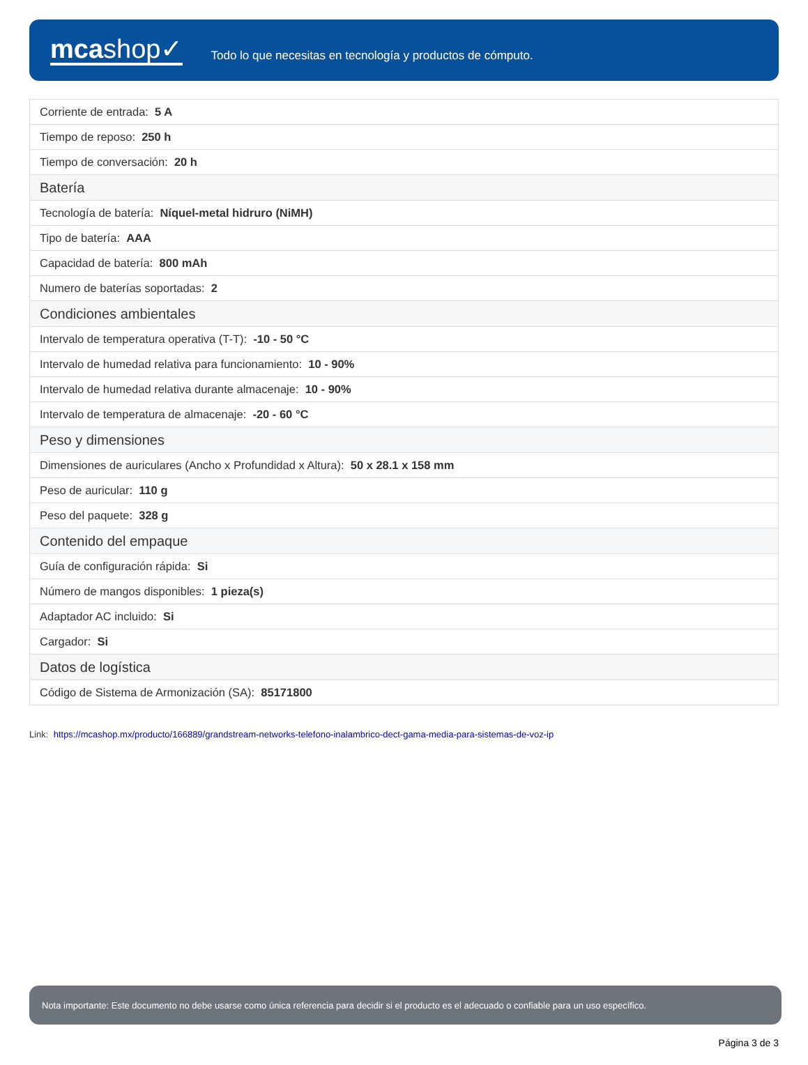mcashop✓
Todo lo que necesitas en tecnología y productos de cómputo.
| Corriente de entrada: 5 A |
| Tiempo de reposo: 250 h |
| Tiempo de conversación: 20 h |
| Batería |
| Tecnología de batería: Níquel-metal hidruro (NiMH) |
| Tipo de batería: AAA |
| Capacidad de batería: 800 mAh |
| Numero de baterías soportadas: 2 |
| Condiciones ambientales |
| Intervalo de temperatura operativa (T-T): -10 - 50 °C |
| Intervalo de humedad relativa para funcionamiento: 10 - 90% |
| Intervalo de humedad relativa durante almacenaje: 10 - 90% |
| Intervalo de temperatura de almacenaje: -20 - 60 °C |
| Peso y dimensiones |
| Dimensiones de auriculares (Ancho x Profundidad x Altura): 50 x 28.1 x 158 mm |
| Peso de auricular: 110 g |
| Peso del paquete: 328 g |
| Contenido del empaque |
| Guía de configuración rápida: Si |
| Número de mangos disponibles: 1 pieza(s) |
| Adaptador AC incluido: Si |
| Cargador: Si |
| Datos de logística |
| Código de Sistema de Armonización (SA): 85171800 |
Link: https://mcashop.mx/producto/166889/grandstream-networks-telefono-inalambrico-dect-gama-media-para-sistemas-de-voz-ip
Nota importante: Este documento no debe usarse como única referencia para decidir si el producto es el adecuado o confiable para un uso específico.
Página 3 de 3